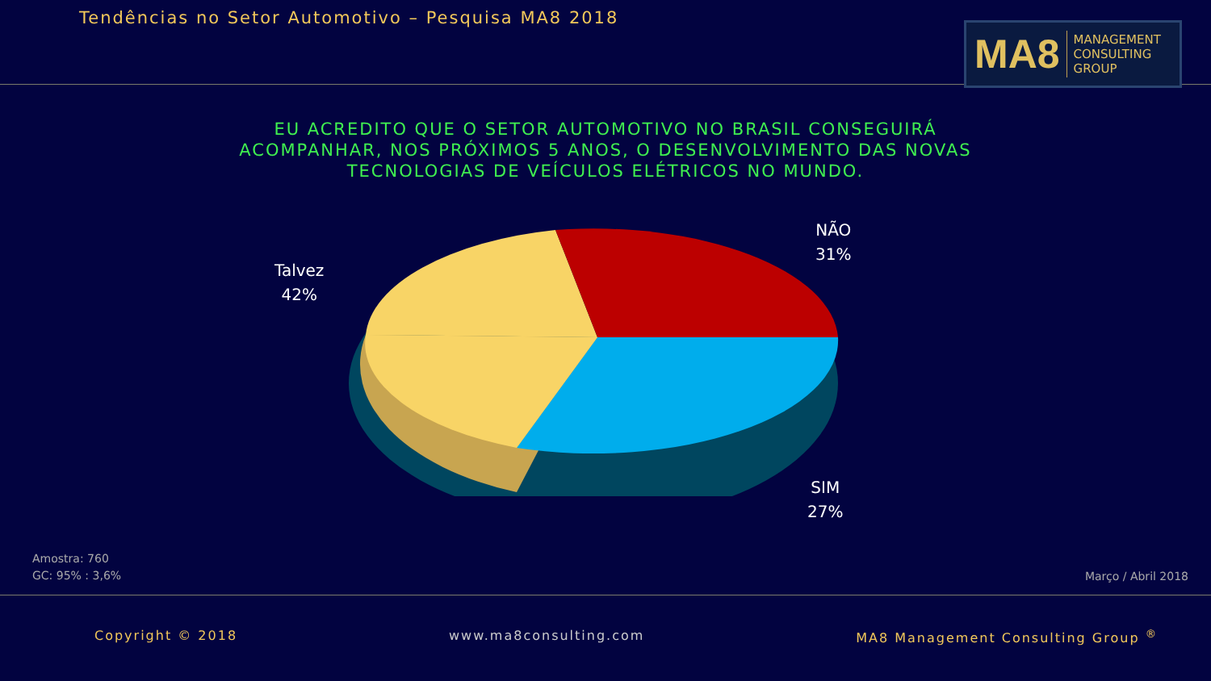Tendências no Setor Automotivo – Pesquisa MA8 2018
MA8 MANAGEMENT
CONSULTING GROUP
EU ACREDITO QUE O SETOR AUTOMOTIVO NO BRASIL CONSEGUIRÁ ACOMPANHAR, NOS PRÓXIMOS 5 ANOS, O DESENVOLVIMENTO DAS NOVAS TECNOLOGIAS DE VEÍCULOS ELÉTRICOS NO MUNDO.
NÃO
31%
Talvez
42%
SIM
27%
Amostra: 760
GC: 95% : 3,6%
Março / Abril 2018
Copyright © 2018 www.ma8consulting.com MA8 Management Consulting Group <sup>®</sup>